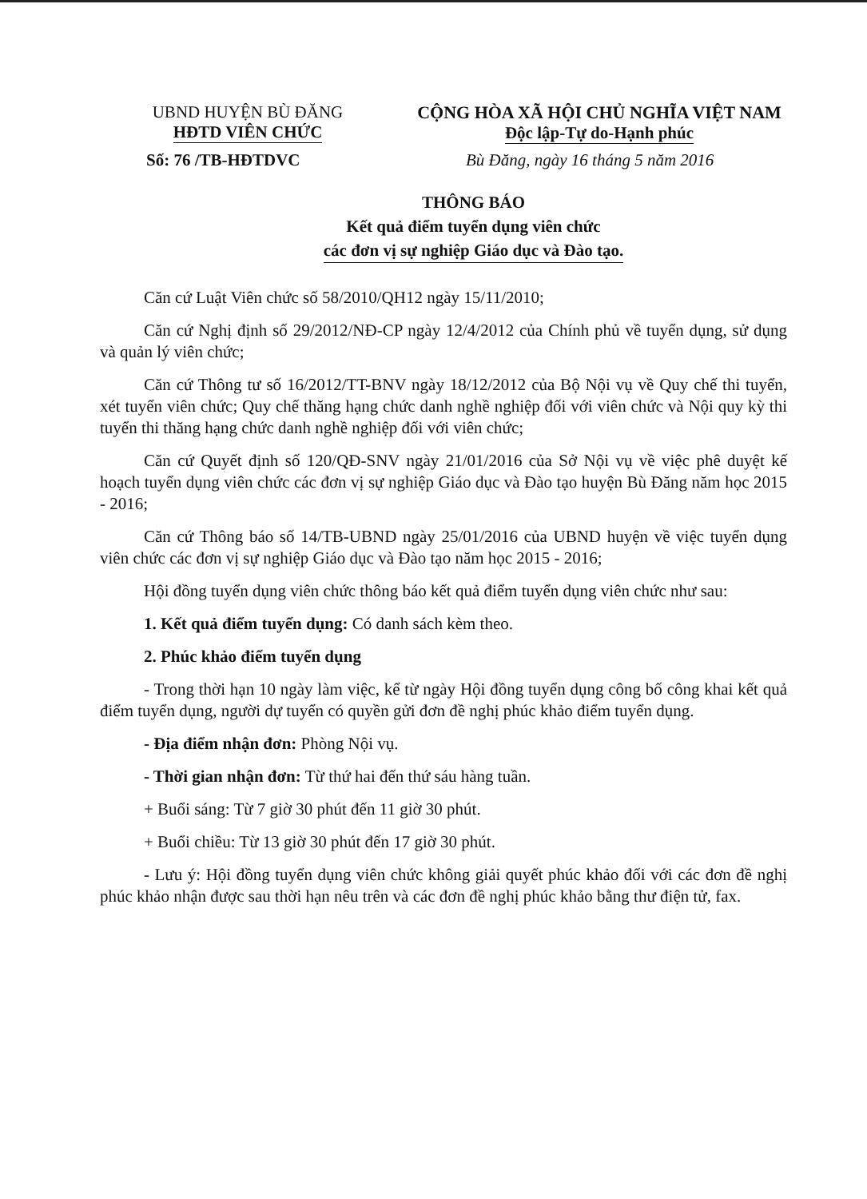UBND HUYỆN BÙ ĐĂNG
HĐTD VIÊN CHỨC
CỘNG HÒA XÃ HỘI CHỦ NGHĨA VIỆT NAM
Độc lập-Tự do-Hạnh phúc
Số: 76 /TB-HĐTDVC Bù Đăng, ngày 16 tháng 5 năm 2016
THÔNG BÁO
Kết quả điểm tuyển dụng viên chức
các đơn vị sự nghiệp Giáo dục và Đào tạo.
Căn cứ Luật Viên chức số 58/2010/QH12 ngày 15/11/2010;
Căn cứ Nghị định số 29/2012/NĐ-CP ngày 12/4/2012 của Chính phủ về tuyển dụng, sử dụng và quản lý viên chức;
Căn cứ Thông tư số 16/2012/TT-BNV ngày 18/12/2012 của Bộ Nội vụ về Quy chế thi tuyển, xét tuyển viên chức; Quy chế thăng hạng chức danh nghề nghiệp đối với viên chức và Nội quy kỳ thi tuyển thi thăng hạng chức danh nghề nghiệp đối với viên chức;
Căn cứ Quyết định số 120/QĐ-SNV ngày 21/01/2016 của Sở Nội vụ về việc phê duyệt kế hoạch tuyển dụng viên chức các đơn vị sự nghiệp Giáo dục và Đào tạo huyện Bù Đăng năm học 2015 - 2016;
Căn cứ Thông báo số 14/TB-UBND ngày 25/01/2016 của UBND huyện về việc tuyển dụng viên chức các đơn vị sự nghiệp Giáo dục và Đào tạo năm học 2015 - 2016;
Hội đồng tuyển dụng viên chức thông báo kết quả điểm tuyển dụng viên chức như sau:
1. Kết quả điểm tuyển dụng: Có danh sách kèm theo.
2. Phúc khảo điểm tuyển dụng
- Trong thời hạn 10 ngày làm việc, kể từ ngày Hội đồng tuyển dụng công bố công khai kết quả điểm tuyển dụng, người dự tuyển có quyền gửi đơn đề nghị phúc khảo điểm tuyển dụng.
- Địa điểm nhận đơn: Phòng Nội vụ.
- Thời gian nhận đơn: Từ thứ hai đến thứ sáu hàng tuần.
+ Buổi sáng: Từ 7 giờ 30 phút đến 11 giờ 30 phút.
+ Buổi chiều: Từ 13 giờ 30 phút đến 17 giờ 30 phút.
- Lưu ý: Hội đồng tuyển dụng viên chức không giải quyết phúc khảo đối với các đơn đề nghị phúc khảo nhận được sau thời hạn nêu trên và các đơn đề nghị phúc khảo bằng thư điện tử, fax.